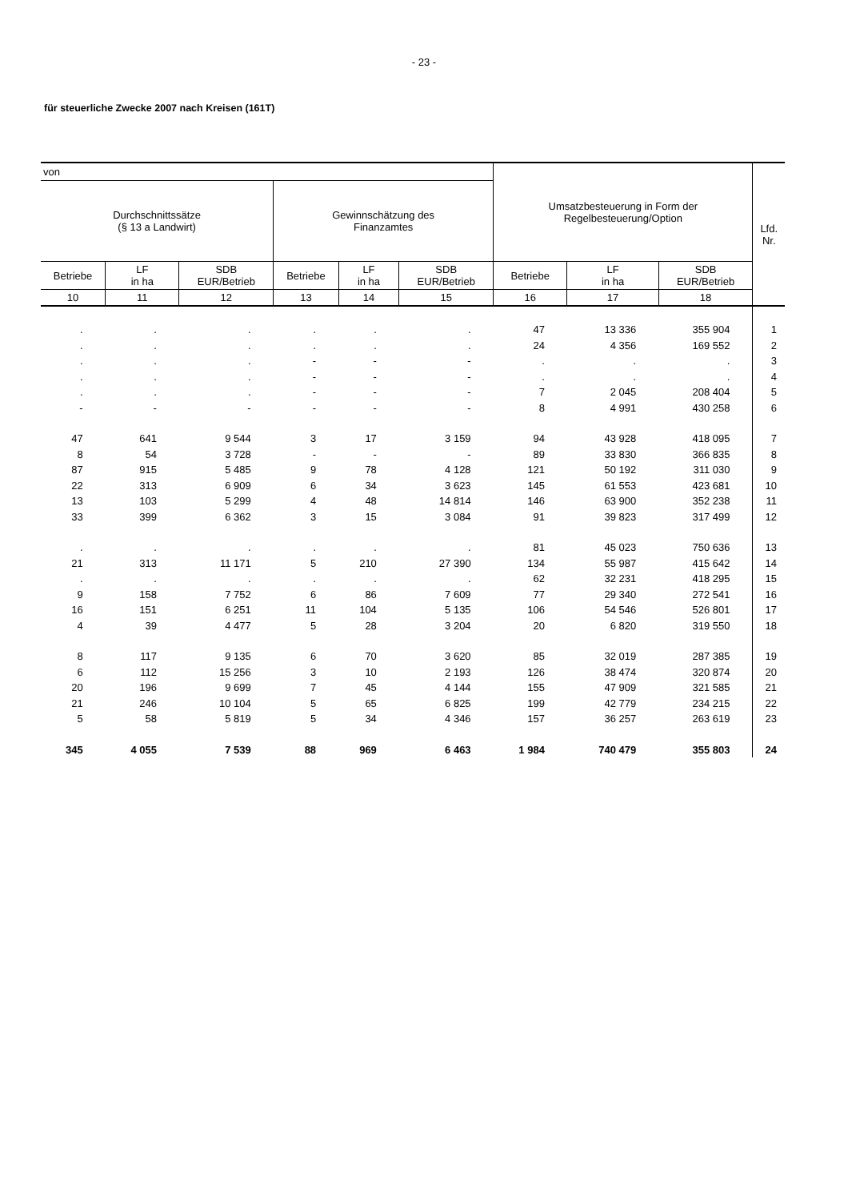- 23 -
für steuerliche Zwecke 2007 nach Kreisen (161T)
| von | | | | | | Umsatzbesteuerung in Form der Regelbesteuerung/Option | | | Lfd. Nr. |
| --- | --- | --- | --- | --- | --- | --- | --- | --- | --- |
| Durchschnittssätze (§ 13 a Landwirt) | | | Gewinnschätzung des Finanzamtes | | | | | | |
| Betriebe | LF in ha | SDB EUR/Betrieb | Betriebe | LF in ha | SDB EUR/Betrieb | Betriebe | LF in ha | SDB EUR/Betrieb | |
| 10 | 11 | 12 | 13 | 14 | 15 | 16 | 17 | 18 | |
| . | . | . | . | . | . | 47 | 13 336 | 355 904 | 1 |
| . | . | . | . | . | . | 24 | 4 356 | 169 552 | 2 |
| . | . | . | - | - | - | . | . | . | 3 |
| . | . | . | - | - | - | . | . | . | 4 |
| . | . | . | - | - | - | 7 | 2 045 | 208 404 | 5 |
| - | - | - | - | - | - | 8 | 4 991 | 430 258 | 6 |
| 47 | 641 | 9 544 | 3 | 17 | 3 159 | 94 | 43 928 | 418 095 | 7 |
| 8 | 54 | 3 728 | - | - | - | 89 | 33 830 | 366 835 | 8 |
| 87 | 915 | 5 485 | 9 | 78 | 4 128 | 121 | 50 192 | 311 030 | 9 |
| 22 | 313 | 6 909 | 6 | 34 | 3 623 | 145 | 61 553 | 423 681 | 10 |
| 13 | 103 | 5 299 | 4 | 48 | 14 814 | 146 | 63 900 | 352 238 | 11 |
| 33 | 399 | 6 362 | 3 | 15 | 3 084 | 91 | 39 823 | 317 499 | 12 |
| . | . | . | . | . | . | 81 | 45 023 | 750 636 | 13 |
| 21 | 313 | 11 171 | 5 | 210 | 27 390 | 134 | 55 987 | 415 642 | 14 |
| . | . | . | . | . | . | 62 | 32 231 | 418 295 | 15 |
| 9 | 158 | 7 752 | 6 | 86 | 7 609 | 77 | 29 340 | 272 541 | 16 |
| 16 | 151 | 6 251 | 11 | 104 | 5 135 | 106 | 54 546 | 526 801 | 17 |
| 4 | 39 | 4 477 | 5 | 28 | 3 204 | 20 | 6 820 | 319 550 | 18 |
| 8 | 117 | 9 135 | 6 | 70 | 3 620 | 85 | 32 019 | 287 385 | 19 |
| 6 | 112 | 15 256 | 3 | 10 | 2 193 | 126 | 38 474 | 320 874 | 20 |
| 20 | 196 | 9 699 | 7 | 45 | 4 144 | 155 | 47 909 | 321 585 | 21 |
| 21 | 246 | 10 104 | 5 | 65 | 6 825 | 199 | 42 779 | 234 215 | 22 |
| 5 | 58 | 5 819 | 5 | 34 | 4 346 | 157 | 36 257 | 263 619 | 23 |
| 345 | 4 055 | 7 539 | 88 | 969 | 6 463 | 1 984 | 740 479 | 355 803 | 24 |